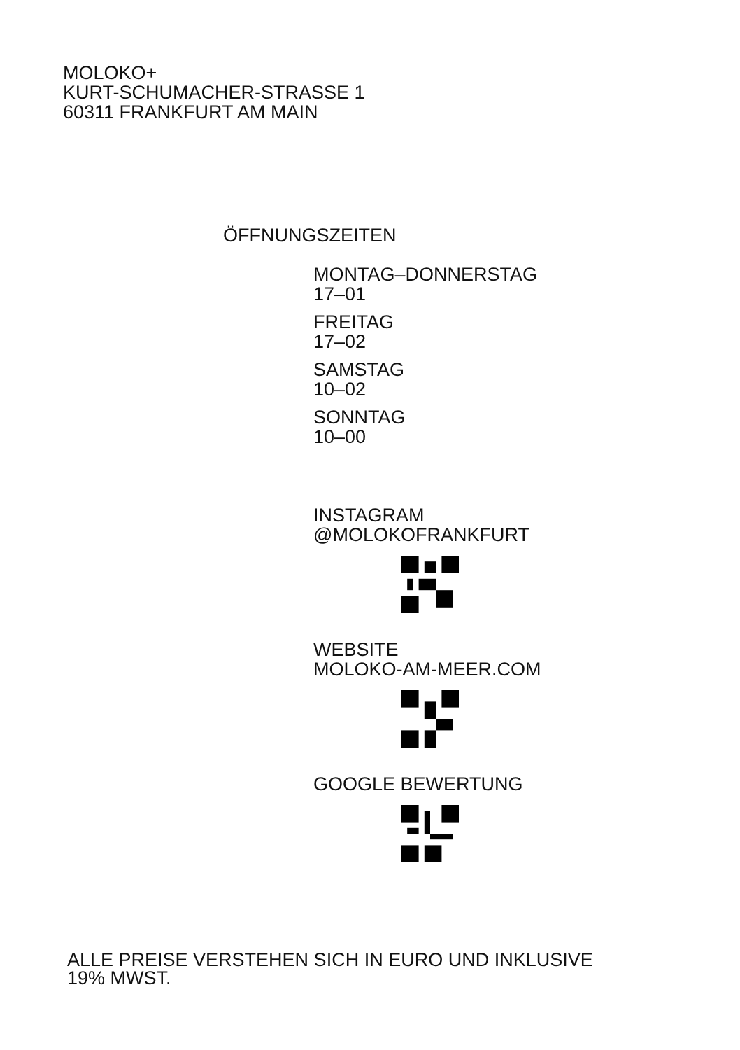MOLOKO+
KURT-SCHUMACHER-STRASSE 1
60311 FRANKFURT AM MAIN
ÖFFNUNGSZEITEN
MONTAG–DONNERSTAG
17–01
FREITAG
17–02
SAMSTAG
10–02
SONNTAG
10–00
INSTAGRAM
@MOLOKOFRANKFURT
WEBSITE
MOLOKO-AM-MEER.COM
GOOGLE BEWERTUNG
ALLE PREISE VERSTEHEN SICH IN EURO UND INKLUSIVE
19% MWST.